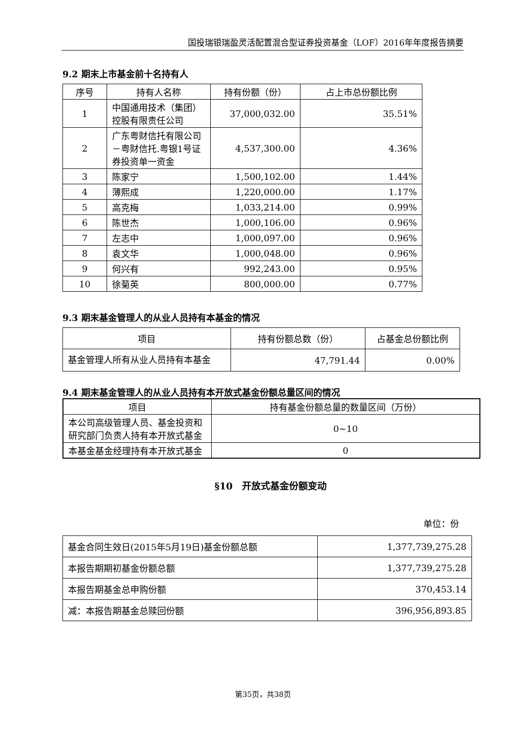国投瑞银瑞盈灵活配置混合型证券投资基金（LOF）2016年年度报告摘要
9.2 期末上市基金前十名持有人
| 序号 | 持有人名称 | 持有份额（份） | 占上市总份额比例 |
| --- | --- | --- | --- |
| 1 | 中国通用技术（集团）控股有限责任公司 | 37,000,032.00 | 35.51% |
| 2 | 广东粤财信托有限公司－粤财信托.粤银1号证券投资单一资金 | 4,537,300.00 | 4.36% |
| 3 | 陈家宁 | 1,500,102.00 | 1.44% |
| 4 | 薄熙成 | 1,220,000.00 | 1.17% |
| 5 | 高克梅 | 1,033,214.00 | 0.99% |
| 6 | 陈世杰 | 1,000,106.00 | 0.96% |
| 7 | 左志中 | 1,000,097.00 | 0.96% |
| 8 | 袁文华 | 1,000,048.00 | 0.96% |
| 9 | 何兴有 | 992,243.00 | 0.95% |
| 10 | 徐菊英 | 800,000.00 | 0.77% |
9.3 期末基金管理人的从业人员持有本基金的情况
| 项目 | 持有份额总数（份） | 占基金总份额比例 |
| --- | --- | --- |
| 基金管理人所有从业人员持有本基金 | 47,791.44 | 0.00% |
9.4 期末基金管理人的从业人员持有本开放式基金份额总量区间的情况
| 项目 | 持有基金份额总量的数量区间（万份） |
| --- | --- |
| 本公司高级管理人员、基金投资和研究部门负责人持有本开放式基金 | 0~10 |
| 本基金基金经理持有本开放式基金 | 0 |
§10　开放式基金份额变动
单位：份
| 基金合同生效日(2015年5月19日)基金份额总额 | 1,377,739,275.28 |
| 本报告期期初基金份额总额 | 1,377,739,275.28 |
| 本报告期基金总申购份额 | 370,453.14 |
| 减：本报告期基金总赎回份额 | 396,956,893.85 |
第35页，共38页